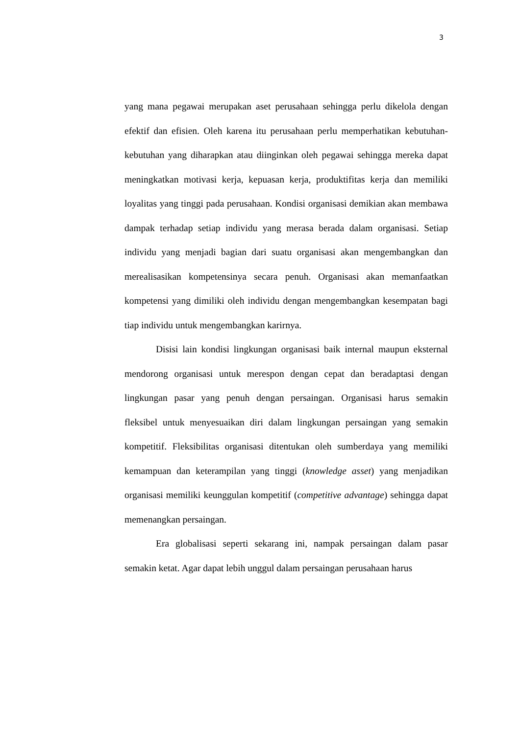3
yang mana pegawai merupakan aset perusahaan sehingga perlu dikelola dengan efektif dan efisien. Oleh karena itu perusahaan perlu memperhatikan kebutuhan-kebutuhan yang diharapkan atau diinginkan oleh pegawai sehingga mereka dapat meningkatkan motivasi kerja, kepuasan kerja, produktifitas kerja dan memiliki loyalitas yang tinggi pada perusahaan. Kondisi organisasi demikian akan membawa dampak terhadap setiap individu yang merasa berada dalam organisasi. Setiap individu yang menjadi bagian dari suatu organisasi akan mengembangkan dan merealisasikan kompetensinya secara penuh. Organisasi akan memanfaatkan kompetensi yang dimiliki oleh individu dengan mengembangkan kesempatan bagi tiap individu untuk mengembangkan karirnya.
Disisi lain kondisi lingkungan organisasi baik internal maupun eksternal mendorong organisasi untuk merespon dengan cepat dan beradaptasi dengan lingkungan pasar yang penuh dengan persaingan. Organisasi harus semakin fleksibel untuk menyesuaikan diri dalam lingkungan persaingan yang semakin kompetitif. Fleksibilitas organisasi ditentukan oleh sumberdaya yang memiliki kemampuan dan keterampilan yang tinggi (knowledge asset) yang menjadikan organisasi memiliki keunggulan kompetitif (competitive advantage) sehingga dapat memenangkan persaingan.
Era globalisasi seperti sekarang ini, nampak persaingan dalam pasar semakin ketat. Agar dapat lebih unggul dalam persaingan perusahaan harus